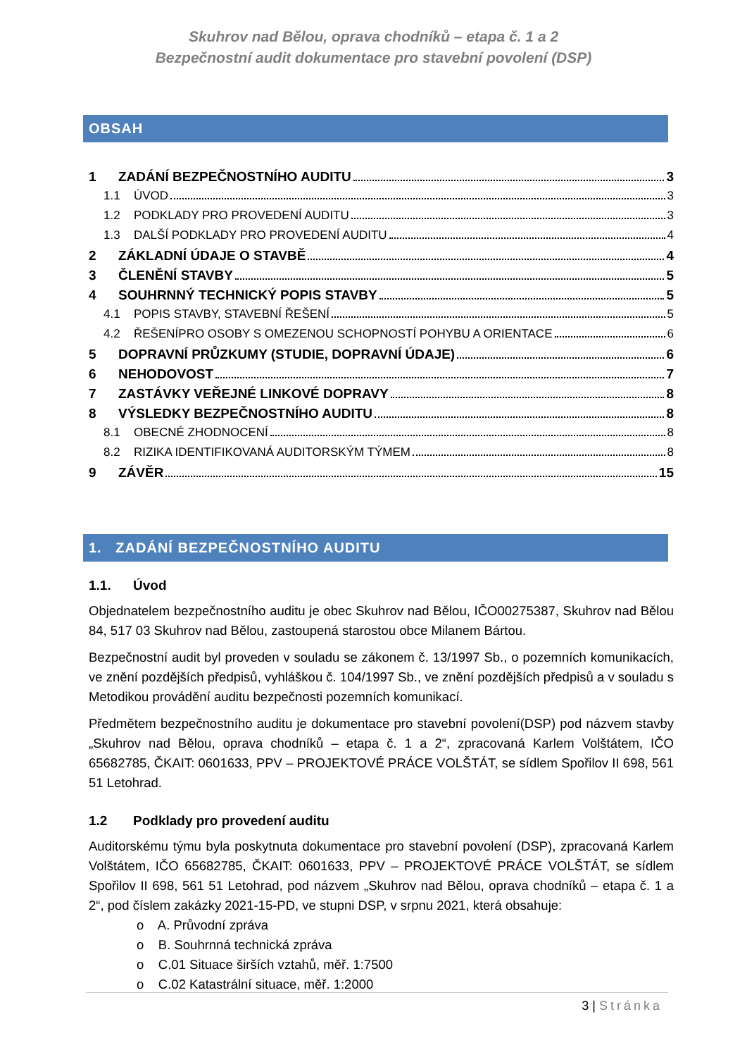Skuhrov nad Bělou, oprava chodníků – etapa č. 1 a 2
Bezpečnostní audit dokumentace pro stavební povolení (DSP)
OBSAH
1 ZADÁNÍ BEZPEČNOSTNÍHO AUDITU 3
1.1 ÚVOD 3
1.2 PODKLADY PRO PROVEDENÍ AUDITU 3
1.3 DALŠÍ PODKLADY PRO PROVEDENÍ AUDITU 4
2 ZÁKLADNÍ ÚDAJE O STAVBĚ 4
3 ČLENĚNÍ STAVBY 5
4 SOUHRNNÝ TECHNICKÝ POPIS STAVBY 5
4.1 POPIS STAVBY, STAVEBNÍ ŘEŠENÍ 5
4.2 ŘEŠENÍPRO OSOBY S OMEZENOU SCHOPNOSTÍ POHYBU A ORIENTACE 6
5 DOPRAVNÍ PRŮZKUMY (STUDIE, DOPRAVNÍ ÚDAJE) 6
6 NEHODOVOST 7
7 ZASTÁVKY VEŘEJNÉ LINKOVÉ DOPRAVY 8
8 VÝSLEDKY BEZPEČNOSTNÍHO AUDITU 8
8.1 OBECNÉ ZHODNOCENÍ 8
8.2 RIZIKA IDENTIFIKOVANÁ AUDITORSKÝM TÝMEM 8
9 ZÁVĚR 15
1. ZADÁNÍ BEZPEČNOSTNÍHO AUDITU
1.1. Úvod
Objednatelem bezpečnostního auditu je obec Skuhrov nad Bělou, IČO00275387, Skuhrov nad Bělou 84, 517 03 Skuhrov nad Bělou, zastoupená starostou obce Milanem Bártou.
Bezpečnostní audit byl proveden v souladu se zákonem č. 13/1997 Sb., o pozemních komunikacích, ve znění pozdějších předpisů, vyhláškou č. 104/1997 Sb., ve znění pozdějších předpisů a v souladu s Metodikou provádění auditu bezpečnosti pozemních komunikací.
Předmětem bezpečnostního auditu je dokumentace pro stavební povolení(DSP) pod názvem stavby „Skuhrov nad Bělou, oprava chodníků – etapa č. 1 a 2“, zpracovaná Karlem Volštátem, IČO 65682785, ČKAIT: 0601633, PPV – PROJEKTOVÉ PRÁCE VOLŠTÁT, se sídlem Spořilov II 698, 561 51 Letohrad.
1.2 Podklady pro provedení auditu
Auditorskému týmu byla poskytnuta dokumentace pro stavební povolení (DSP), zpracovaná Karlem Volštátem, IČO 65682785, ČKAIT: 0601633, PPV – PROJEKTOVÉ PRÁCE VOLŠTÁT, se sídlem Spořilov II 698, 561 51 Letohrad, pod názvem „Skuhrov nad Bělou, oprava chodníků – etapa č. 1 a 2“, pod číslem zakázky 2021-15-PD, ve stupni DSP, v srpnu 2021, která obsahuje:
o A. Průvodní zpráva
o B. Souhrnná technická zpráva
o C.01 Situace širších vztahů, měř. 1:7500
o C.02 Katastrální situace, měř. 1:2000
3 | Stránka